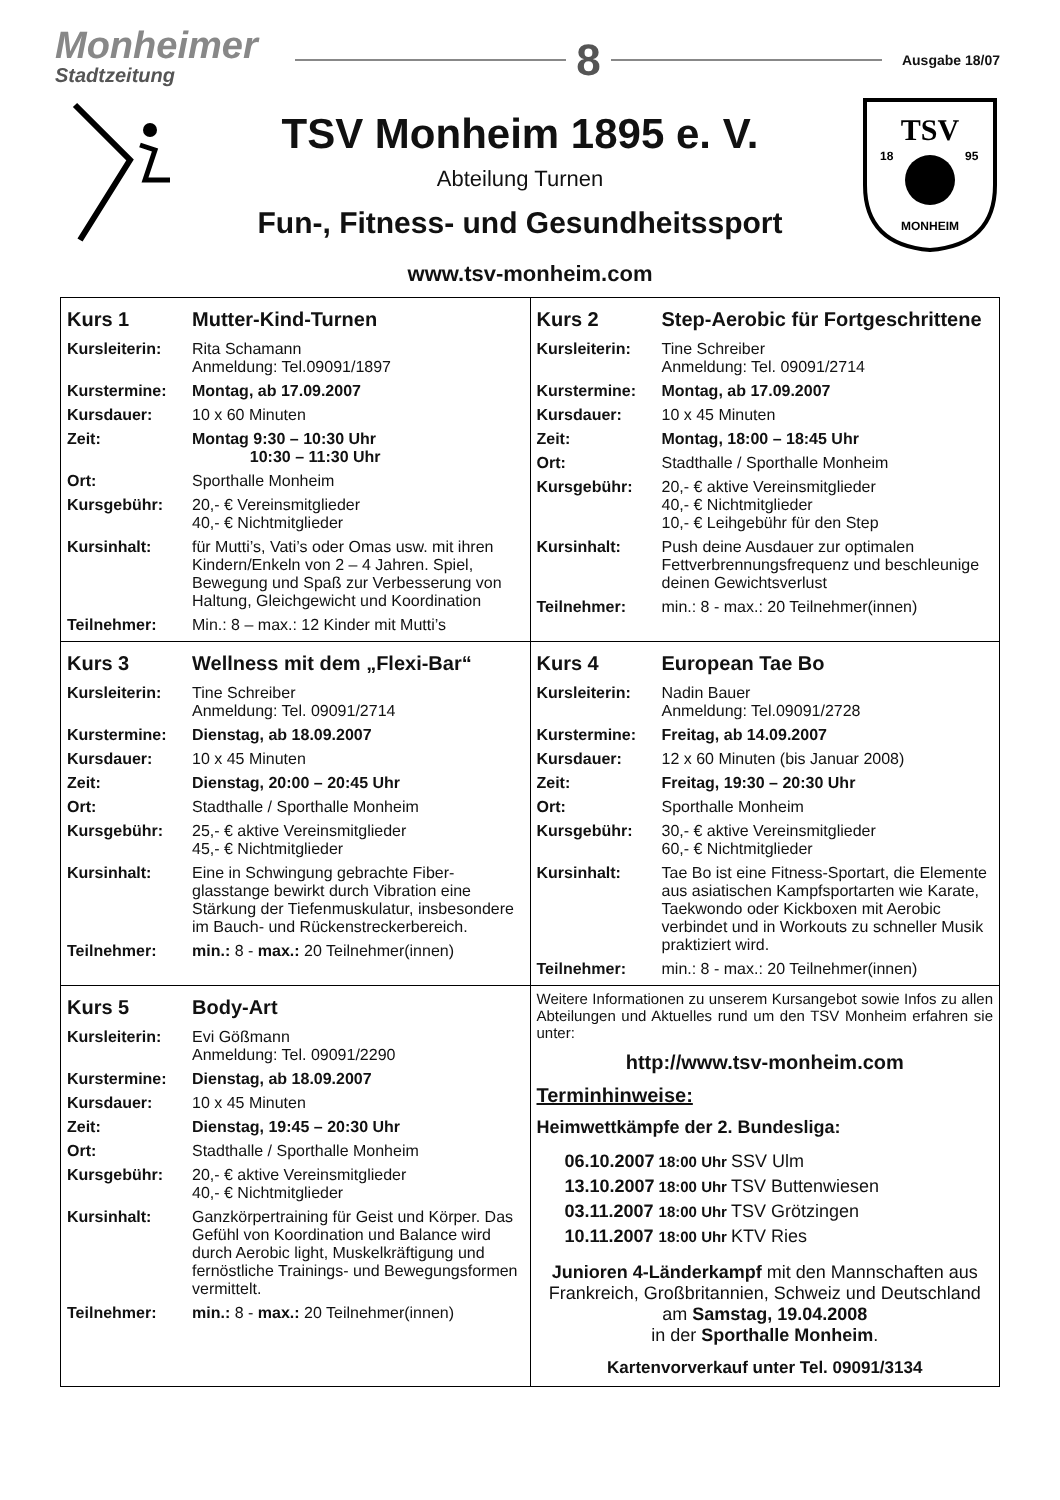Monheimer
Stadtzeitung
8
Ausgabe 18/07
TSV Monheim 1895 e. V.
Abteilung Turnen
Fun-, Fitness- und Gesundheitssport
TSV
18
95
MONHEIM
www.tsv-monheim.com
| / Kurs 1 / Mutter-Kind-Turnen / / Kursleiterin: / Rita Schamann Anmeldung: Tel.09091/1897 / / Kurstermine: / Montag, ab 17.09.2007 / / Kursdauer: / 10 x 60 Minuten / / Zeit: / Montag 9:30 – 10:30 Uhr 10:30 – 11:30 Uhr / / Ort: / Sporthalle Monheim / / Kursgebühr: / 20,- € Vereinsmitglieder 40,- € Nichtmitglieder / / Kursinhalt: / für Mutti’s, Vati’s oder Omas usw. mit ihren Kindern/Enkeln von 2 – 4 Jahren. Spiel, Bewegung und Spaß zur Verbesserung von Haltung, Gleichgewicht und Koordination / / Teilnehmer: / Min.: 8 – max.: 12 Kinder mit Mutti’s / | / Kurs 2 / Step-Aerobic für Fortgeschrittene / / Kursleiterin: / Tine Schreiber Anmeldung: Tel. 09091/2714 / / Kurstermine: / Montag, ab 17.09.2007 / / Kursdauer: / 10 x 45 Minuten / / Zeit: / Montag, 18:00 – 18:45 Uhr / / Ort: / Stadthalle / Sporthalle Monheim / / Kursgebühr: / 20,- € aktive Vereinsmitglieder 40,- € Nichtmitglieder 10,- € Leihgebühr für den Step / / Kursinhalt: / Push deine Ausdauer zur optimalen Fettverbrennungsfrequenz und beschleunige deinen Gewichtsverlust / / Teilnehmer: / min.: 8 - max.: 20 Teilnehmer(innen) / |
| / Kurs 3 / Wellness mit dem „Flexi-Bar“ / / Kursleiterin: / Tine Schreiber Anmeldung: Tel. 09091/2714 / / Kurstermine: / Dienstag, ab 18.09.2007 / / Kursdauer: / 10 x 45 Minuten / / Zeit: / Dienstag, 20:00 – 20:45 Uhr / / Ort: / Stadthalle / Sporthalle Monheim / / Kursgebühr: / 25,- € aktive Vereinsmitglieder 45,- € Nichtmitglieder / / Kursinhalt: / Eine in Schwingung gebrachte Fiber-glasstange bewirkt durch Vibration eine Stärkung der Tiefenmuskulatur, insbesondere im Bauch- und Rückenstreckerbereich. / / Teilnehmer: / min.: 8 - max.: 20 Teilnehmer(innen) / | / Kurs 4 / European Tae Bo / / Kursleiterin: / Nadin Bauer Anmeldung: Tel.09091/2728 / / Kurstermine: / Freitag, ab 14.09.2007 / / Kursdauer: / 12 x 60 Minuten (bis Januar 2008) / / Zeit: / Freitag, 19:30 – 20:30 Uhr / / Ort: / Sporthalle Monheim / / Kursgebühr: / 30,- € aktive Vereinsmitglieder 60,- € Nichtmitglieder / / Kursinhalt: / Tae Bo ist eine Fitness-Sportart, die Elemente aus asiatischen Kampfsportarten wie Karate, Taekwondo oder Kickboxen mit Aerobic verbindet und in Workouts zu schneller Musik praktiziert wird. / / Teilnehmer: / min.: 8 - max.: 20 Teilnehmer(innen) / |
| / Kurs 5 / Body-Art / / Kursleiterin: / Evi Gößmann Anmeldung: Tel. 09091/2290 / / Kurstermine: / Dienstag, ab 18.09.2007 / / Kursdauer: / 10 x 45 Minuten / / Zeit: / Dienstag, 19:45 – 20:30 Uhr / / Ort: / Stadthalle / Sporthalle Monheim / / Kursgebühr: / 20,- € aktive Vereinsmitglieder 40,- € Nichtmitglieder / / Kursinhalt: / Ganzkörpertraining für Geist und Körper. Das Gefühl von Koordination und Balance wird durch Aerobic light, Muskelkräftigung und fernöstliche Trainings- und Bewegungsformen vermittelt. / / Teilnehmer: / min.: 8 - max.: 20 Teilnehmer(innen) / | Weitere Informationen zu unserem Kursangebot sowie Infos zu allen Abteilungen und Aktuelles rund um den TSV Monheim erfahren sie unter: http://www.tsv-monheim.com Terminhinweise: Heimwettkämpfe der 2. Bundesliga: / 06.10.2007 / 18:00 Uhr / SSV Ulm / / 13.10.2007 / 18:00 Uhr / TSV Buttenwiesen / / 03.11.2007 / 18:00 Uhr / TSV Grötzingen / / 10.11.2007 / 18:00 Uhr / KTV Ries / Junioren 4-Länderkampf mit den Mannschaften aus Frankreich, Großbritannien, Schweiz und Deutschland am Samstag, 19.04.2008 in der Sporthalle Monheim . Kartenvorverkauf unter Tel. 09091/3134 |